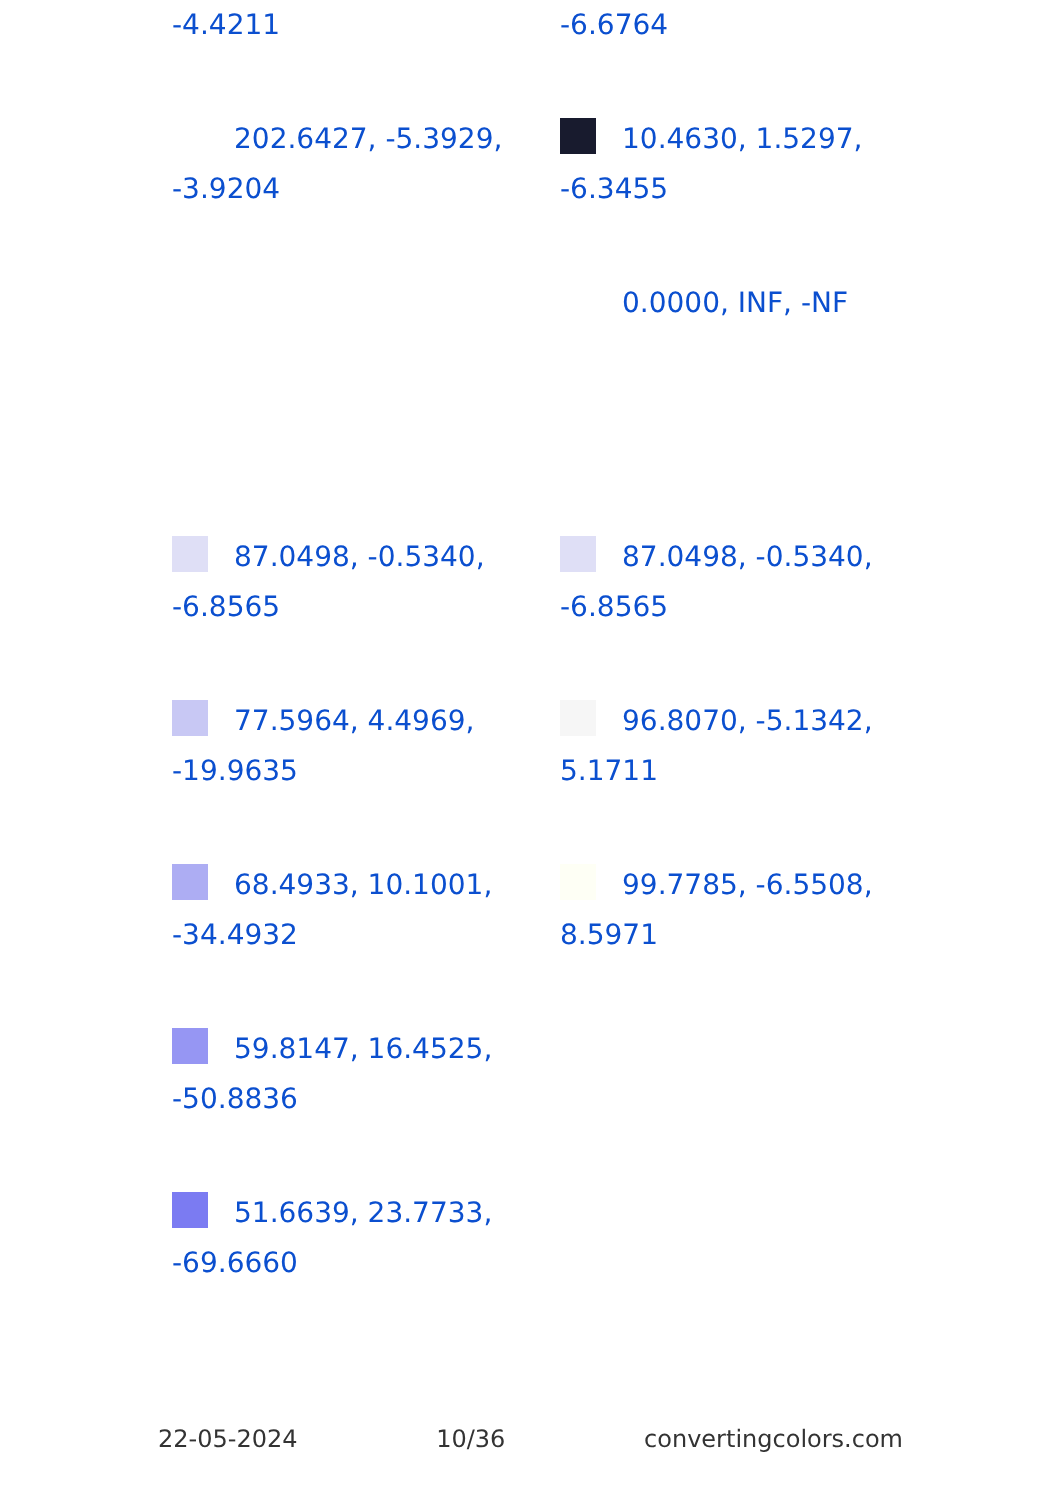-4.4211
202.6427, -5.3929, -3.9204
87.0498, -0.5340, -6.8565
77.5964, 4.4969, -19.9635
68.4933, 10.1001, -34.4932
59.8147, 16.4525, -50.8836
51.6639, 23.7733, -69.6660
-6.6764
10.4630, 1.5297, -6.3455
0.0000, INF, -NF
87.0498, -0.5340, -6.8565
96.8070, -5.1342, 5.1711
99.7785, -6.5508, 8.5971
22-05-2024 10/36 convertingcolors.com